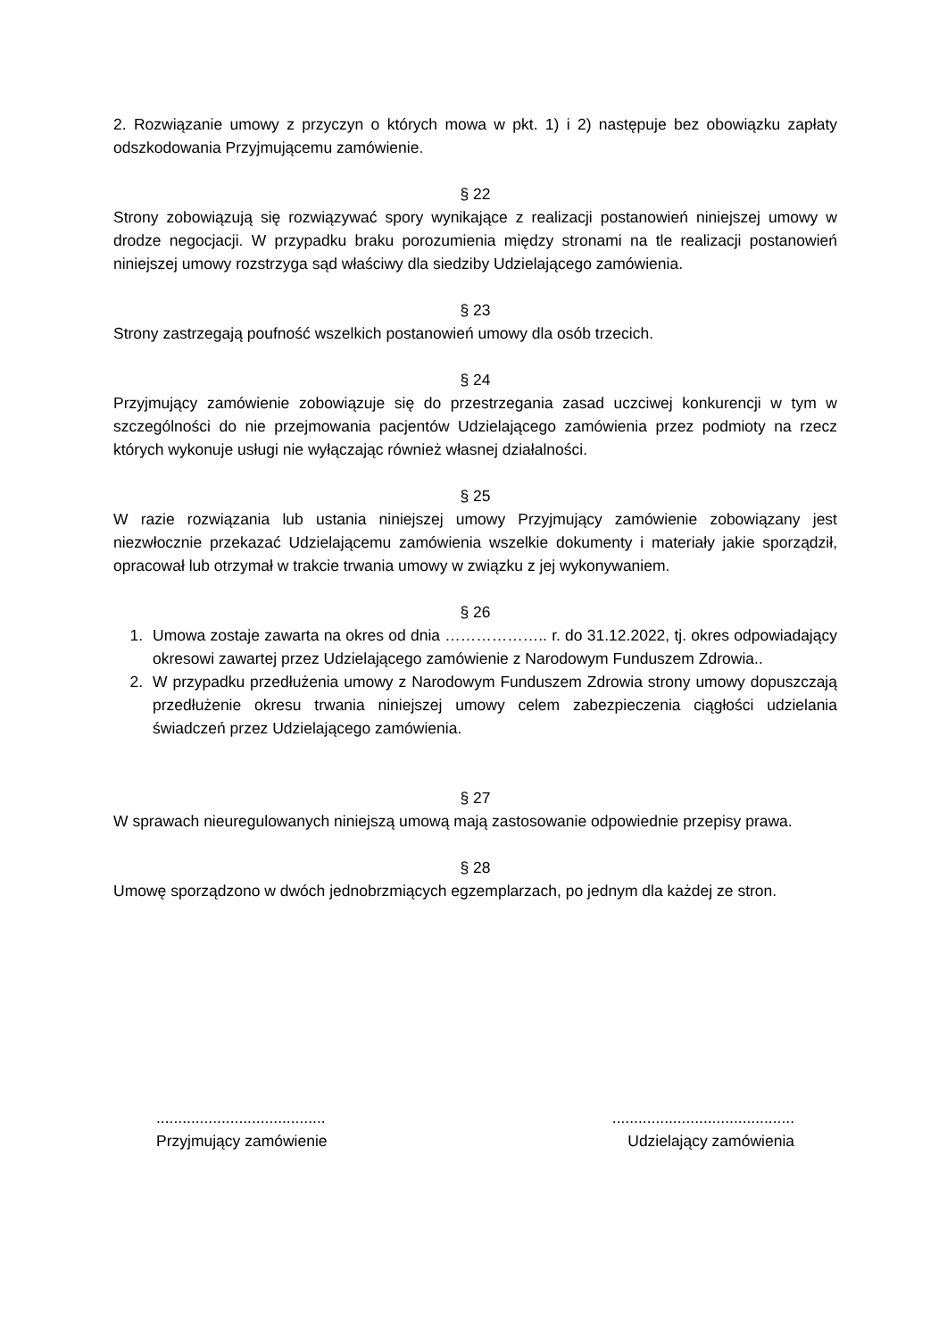2. Rozwiązanie umowy z przyczyn o których mowa w pkt. 1) i 2) następuje bez obowiązku zapłaty odszkodowania Przyjmującemu zamówienie.
§ 22
Strony zobowiązują się rozwiązywać spory wynikające z realizacji postanowień niniejszej umowy w drodze negocjacji. W przypadku braku porozumienia między stronami na tle realizacji postanowień niniejszej umowy rozstrzyga sąd właściwy dla siedziby Udzielającego zamówienia.
§ 23
Strony zastrzegają poufność wszelkich postanowień umowy dla osób trzecich.
§ 24
Przyjmujący zamówienie zobowiązuje się do przestrzegania zasad uczciwej konkurencji w tym w szczególności do nie przejmowania pacjentów Udzielającego zamówienia przez podmioty na rzecz których wykonuje usługi nie wyłączając również własnej działalności.
§ 25
W razie rozwiązania lub ustania niniejszej umowy Przyjmujący zamówienie zobowiązany jest niezwłocznie przekazać Udzielającemu zamówienia wszelkie dokumenty i materiały jakie sporządził, opracował lub otrzymał w trakcie trwania umowy w związku z jej wykonywaniem.
§ 26
1. Umowa zostaje zawarta na okres od dnia ……………….. r. do 31.12.2022, tj. okres odpowiadający okresowi zawartej przez Udzielającego zamówienie z Narodowym Funduszem Zdrowia..
2. W przypadku przedłużenia umowy z Narodowym Funduszem Zdrowia strony umowy dopuszczają przedłużenie okresu trwania niniejszej umowy celem zabezpieczenia ciągłości udzielania świadczeń przez Udzielającego zamówienia.
§ 27
W sprawach nieuregulowanych niniejszą umową mają zastosowanie odpowiednie przepisy prawa.
§ 28
Umowę sporządzono w dwóch jednobrzmiących egzemplarzach, po jednym dla każdej ze stron.
.......................................
Przyjmujący zamówienie
..........................................
Udzielający zamówienia